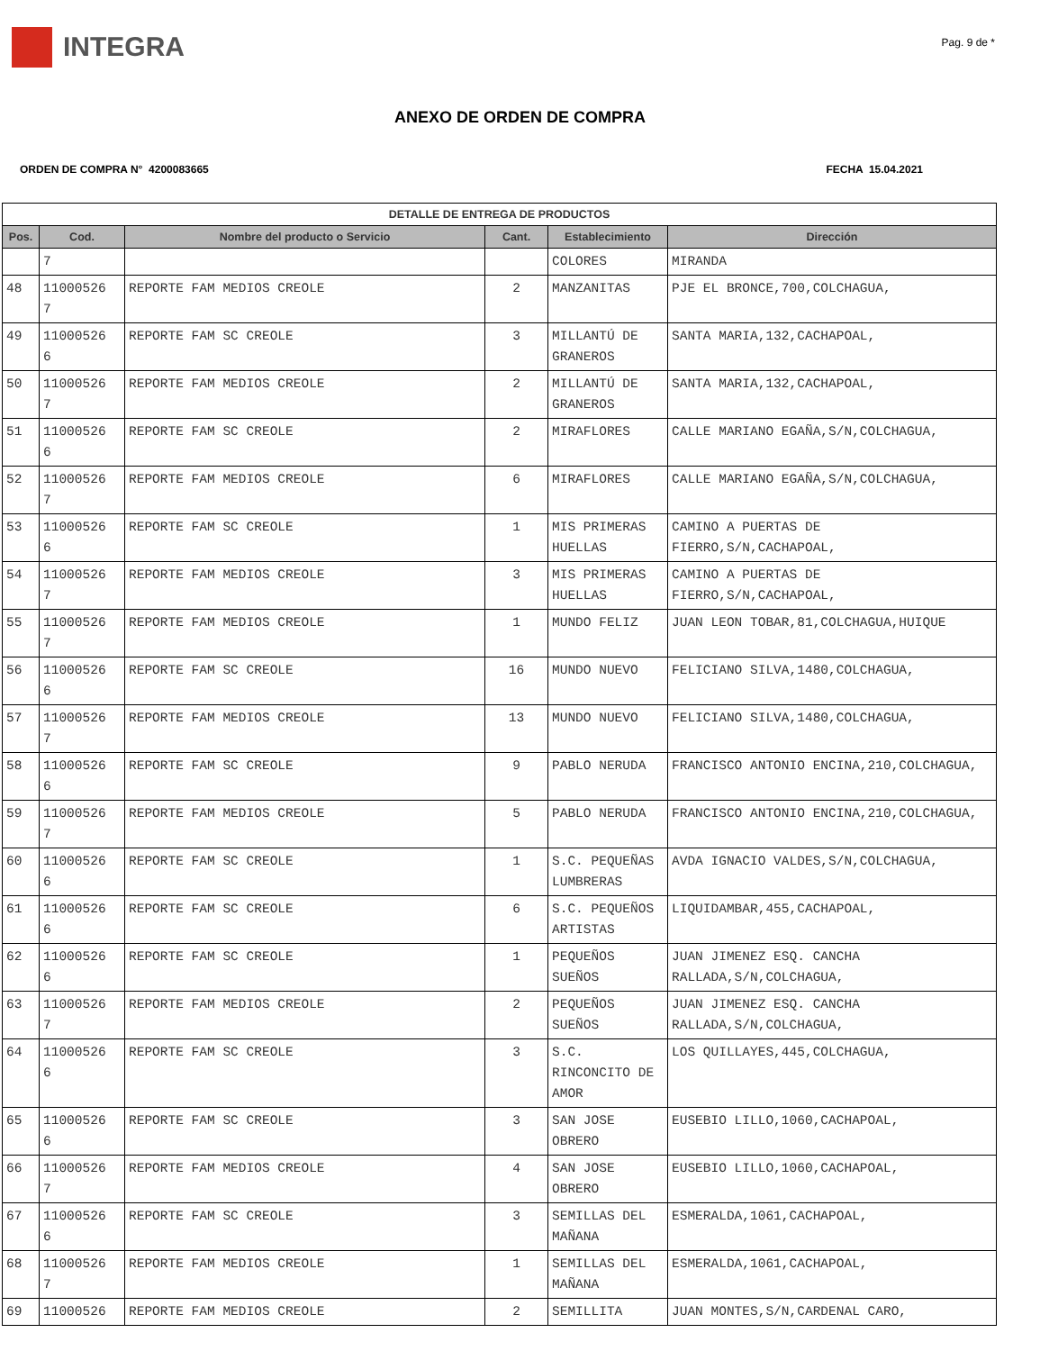INTEGRA
Pag. 9 de *
ANEXO DE ORDEN DE COMPRA
ORDEN DE COMPRA N° 4200083665 FECHA 15.04.2021
| DETALLE DE ENTREGA DE PRODUCTOS | | | | | |
| --- | --- | --- | --- | --- | --- |
| Pos. | Cod. | Nombre del producto o Servicio | Cant. | Establecimiento | Dirección |
| | 7 | | | COLORES | MIRANDA |
| 48 | 11000526 7 | REPORTE FAM MEDIOS CREOLE | 2 | MANZANITAS | PJE EL BRONCE,700,COLCHAGUA, |
| 49 | 11000526 6 | REPORTE FAM SC CREOLE | 3 | MILLANTÚ DE GRANEROS | SANTA MARIA,132,CACHAPOAL, |
| 50 | 11000526 7 | REPORTE FAM MEDIOS CREOLE | 2 | MILLANTÚ DE GRANEROS | SANTA MARIA,132,CACHAPOAL, |
| 51 | 11000526 6 | REPORTE FAM SC CREOLE | 2 | MIRAFLORES | CALLE MARIANO EGAÑA,S/N,COLCHAGUA, |
| 52 | 11000526 7 | REPORTE FAM MEDIOS CREOLE | 6 | MIRAFLORES | CALLE MARIANO EGAÑA,S/N,COLCHAGUA, |
| 53 | 11000526 6 | REPORTE FAM SC CREOLE | 1 | MIS PRIMERAS HUELLAS | CAMINO A PUERTAS DE FIERRO,S/N,CACHAPOAL, |
| 54 | 11000526 7 | REPORTE FAM MEDIOS CREOLE | 3 | MIS PRIMERAS HUELLAS | CAMINO A PUERTAS DE FIERRO,S/N,CACHAPOAL, |
| 55 | 11000526 7 | REPORTE FAM MEDIOS CREOLE | 1 | MUNDO FELIZ | JUAN LEON TOBAR,81,COLCHAGUA,HUIQUE |
| 56 | 11000526 6 | REPORTE FAM SC CREOLE | 16 | MUNDO NUEVO | FELICIANO SILVA,1480,COLCHAGUA, |
| 57 | 11000526 7 | REPORTE FAM MEDIOS CREOLE | 13 | MUNDO NUEVO | FELICIANO SILVA,1480,COLCHAGUA, |
| 58 | 11000526 6 | REPORTE FAM SC CREOLE | 9 | PABLO NERUDA | FRANCISCO ANTONIO ENCINA,210,COLCHAGUA, |
| 59 | 11000526 7 | REPORTE FAM MEDIOS CREOLE | 5 | PABLO NERUDA | FRANCISCO ANTONIO ENCINA,210,COLCHAGUA, |
| 60 | 11000526 6 | REPORTE FAM SC CREOLE | 1 | S.C. PEQUEÑAS LUMBRERAS | AVDA IGNACIO VALDES,S/N,COLCHAGUA, |
| 61 | 11000526 6 | REPORTE FAM SC CREOLE | 6 | S.C. PEQUEÑOS ARTISTAS | LIQUIDAMBAR,455,CACHAPOAL, |
| 62 | 11000526 6 | REPORTE FAM SC CREOLE | 1 | PEQUEÑOS SUEÑOS | JUAN JIMENEZ ESQ. CANCHA RALLADA,S/N,COLCHAGUA, |
| 63 | 11000526 7 | REPORTE FAM MEDIOS CREOLE | 2 | PEQUEÑOS SUEÑOS | JUAN JIMENEZ ESQ. CANCHA RALLADA,S/N,COLCHAGUA, |
| 64 | 11000526 6 | REPORTE FAM SC CREOLE | 3 | S.C. RINCONCITO DE AMOR | LOS QUILLAYES,445,COLCHAGUA, |
| 65 | 11000526 6 | REPORTE FAM SC CREOLE | 3 | SAN JOSE OBRERO | EUSEBIO LILLO,1060,CACHAPOAL, |
| 66 | 11000526 7 | REPORTE FAM MEDIOS CREOLE | 4 | SAN JOSE OBRERO | EUSEBIO LILLO,1060,CACHAPOAL, |
| 67 | 11000526 6 | REPORTE FAM SC CREOLE | 3 | SEMILLAS DEL MAÑANA | ESMERALDA,1061,CACHAPOAL, |
| 68 | 11000526 7 | REPORTE FAM MEDIOS CREOLE | 1 | SEMILLAS DEL MAÑANA | ESMERALDA,1061,CACHAPOAL, |
| 69 | 11000526 | REPORTE FAM MEDIOS CREOLE | 2 | SEMILLITA | JUAN MONTES,S/N,CARDENAL CARO, |